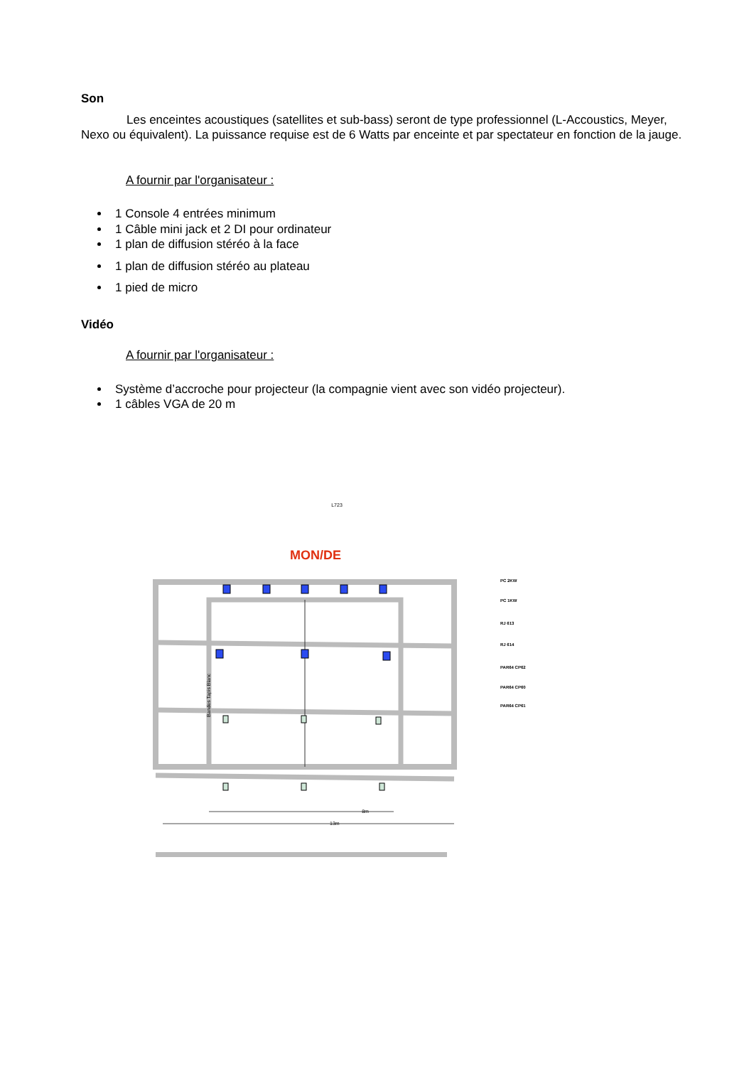Son
Les enceintes acoustiques (satellites et sub-bass) seront de type professionnel (L-Accoustics, Meyer, Nexo ou équivalent). La puissance requise est de 6 Watts par enceinte et par spectateur en fonction de la jauge.
A fournir par l'organisateur :
1 Console 4 entrées minimum
1 Câble mini jack et 2 DI pour ordinateur
1 plan de diffusion stéréo à la face
1 plan de diffusion stéréo au plateau
1 pied de micro
Vidéo
A fournir par l'organisateur :
Système d’accroche pour projecteur (la compagnie vient avec son vidéo projecteur).
1 câbles VGA de 20 m
L723
MON/DE
8m
13m
Bandes Tapis Blanc
PC 2KW
PC 1KW
RJ 613
RJ 614
PAR64 CP62
PAR64 CP60
PAR64 CP61